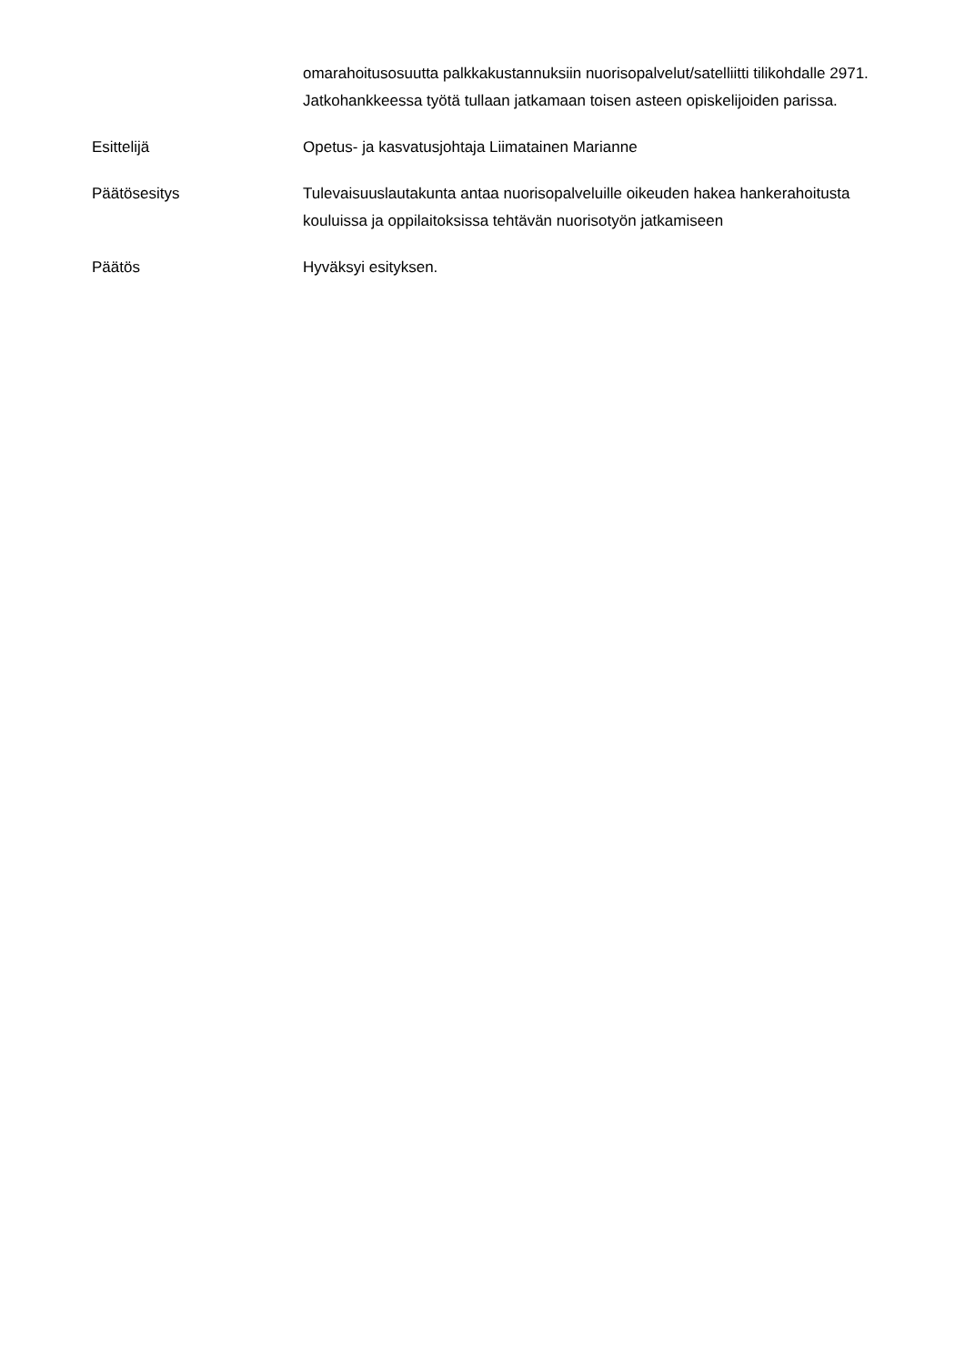omarahoitusosuutta palkkakustannuksiin nuorisopalvelut/satelliitti tilikohdalle 2971. Jatkohankkeessa työtä tullaan jatkamaan toisen asteen opiskelijoiden parissa.
Esittelijä Opetus- ja kasvatusjohtaja Liimatainen Marianne
Päätösesitys Tulevaisuuslautakunta antaa nuorisopalveluille oikeuden hakea hankerahoitusta kouluissa ja oppilaitoksissa tehtävän nuorisotyön jatkamiseen
Päätös Hyväksyi esityksen.